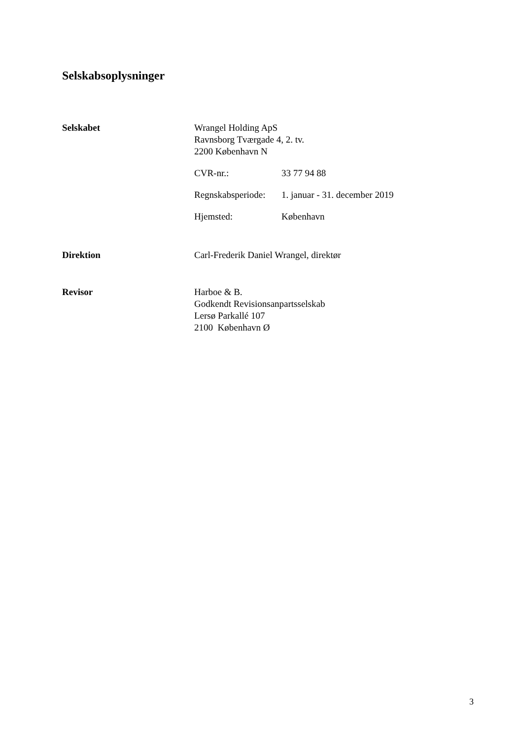Selskabsoplysninger
Selskabet Wrangel Holding ApS
Ravnsborg Tværgade 4, 2. tv.
2200 København N
CVR-nr.: 33 77 94 88
Regnskabsperiode: 1. januar - 31. december 2019
Hjemsted: København
Direktion Carl-Frederik Daniel Wrangel, direktør
Revisor Harboe & B.
Godkendt Revisionsanpartsselskab
Lersø Parkallé 107
2100 København Ø
3